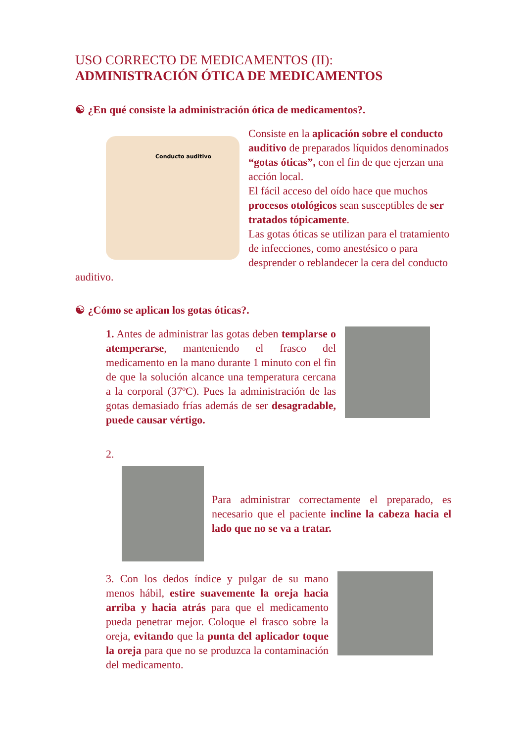USO CORRECTO DE MEDICAMENTOS (II):
ADMINISTRACIÓN ÓTICA DE MEDICAMENTOS
☯ ¿En qué consiste la administración ótica de medicamentos?.
Conducto auditivo
Consiste en la aplicación sobre el conducto auditivo de preparados líquidos denominados “gotas óticas”, con el fin de que ejerzan una acción local.
El fácil acceso del oído hace que muchos procesos otológicos sean susceptibles de ser tratados tópicamente.
Las gotas óticas se utilizan para el tratamiento de infecciones, como anestésico o para desprender o reblandecer la cera del conducto auditivo.
☯ ¿Cómo se aplican los gotas óticas?.
1. Antes de administrar las gotas deben templarse o atemperarse, manteniendo el frasco del medicamento en la mano durante 1 minuto con el fin de que la solución alcance una temperatura cercana a la corporal (37ºC). Pues la administración de las gotas demasiado frías además de ser desagradable, puede causar vértigo.
2.
Para administrar correctamente el preparado, es necesario que el paciente incline la cabeza hacia el lado que no se va a tratar.
3. Con los dedos índice y pulgar de su mano menos hábil, estire suavemente la oreja hacia arriba y hacia atrás para que el medicamento pueda penetrar mejor. Coloque el frasco sobre la oreja, evitando que la punta del aplicador toque la oreja para que no se produzca la contaminación del medicamento.